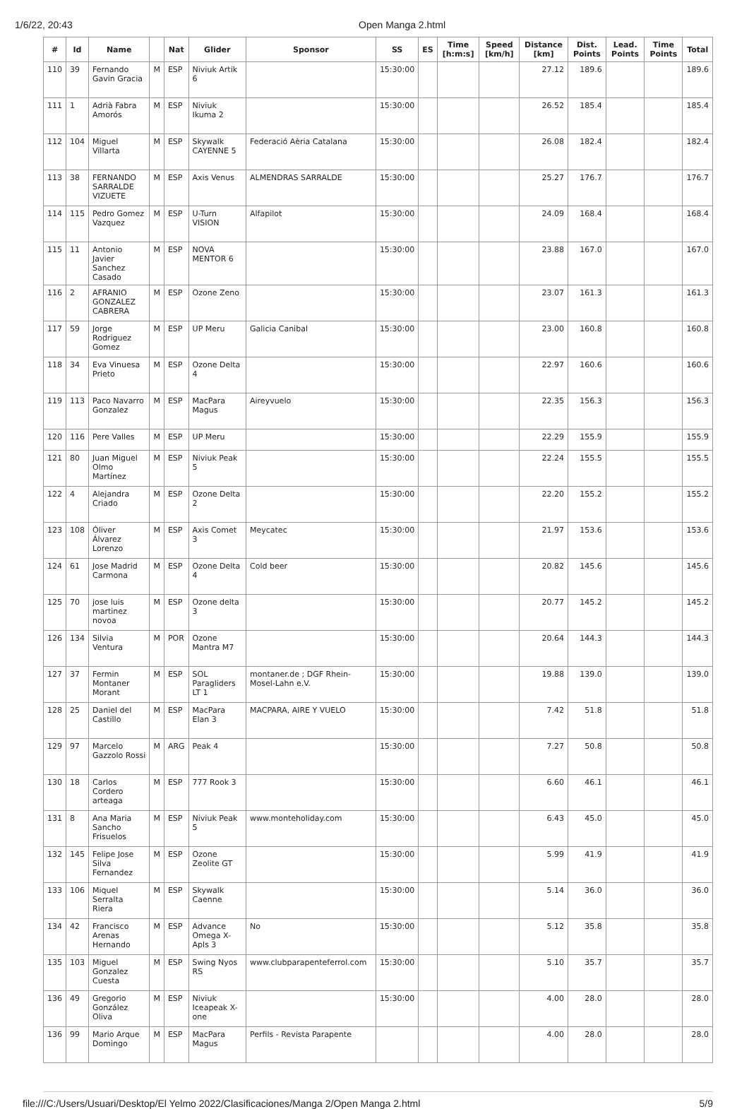1/6/22, 20:43 Open Manga 2.html
| # | Id | Name | | Nat | Glider | Sponsor | SS | ES | Time [h:m:s] | Speed [km/h] | Distance [km] | Dist. Points | Lead. Points | Time Points | Total |
| --- | --- | --- | --- | --- | --- | --- | --- | --- | --- | --- | --- | --- | --- | --- | --- |
| 110 | 39 | Fernando Gavin Gracia | M | ESP | Niviuk Artik 6 | | 15:30:00 | | | | 27.12 | 189.6 | | | 189.6 |
| 111 | 1 | Adrià Fabra Amorós | M | ESP | Niviuk Ikuma 2 | | 15:30:00 | | | | 26.52 | 185.4 | | | 185.4 |
| 112 | 104 | Miguel Villarta | M | ESP | Skywalk CAYENNE 5 | Federació Aèria Catalana | 15:30:00 | | | | 26.08 | 182.4 | | | 182.4 |
| 113 | 38 | FERNANDO SARRALDE VIZUETE | M | ESP | Axis Venus | ALMENDRAS SARRALDE | 15:30:00 | | | | 25.27 | 176.7 | | | 176.7 |
| 114 | 115 | Pedro Gomez Vazquez | M | ESP | U-Turn VISION | Alfapilot | 15:30:00 | | | | 24.09 | 168.4 | | | 168.4 |
| 115 | 11 | Antonio Javier Sanchez Casado | M | ESP | NOVA MENTOR 6 | | 15:30:00 | | | | 23.88 | 167.0 | | | 167.0 |
| 116 | 2 | AFRANIO GONZALEZ CABRERA | M | ESP | Ozone Zeno | | 15:30:00 | | | | 23.07 | 161.3 | | | 161.3 |
| 117 | 59 | Jorge Rodriguez Gomez | M | ESP | UP Meru | Galicia Canibal | 15:30:00 | | | | 23.00 | 160.8 | | | 160.8 |
| 118 | 34 | Eva Vinuesa Prieto | M | ESP | Ozone Delta 4 | | 15:30:00 | | | | 22.97 | 160.6 | | | 160.6 |
| 119 | 113 | Paco Navarro Gonzalez | M | ESP | MacPara Magus | Aireyvuelo | 15:30:00 | | | | 22.35 | 156.3 | | | 156.3 |
| 120 | 116 | Pere Valles | M | ESP | UP Meru | | 15:30:00 | | | | 22.29 | 155.9 | | | 155.9 |
| 121 | 80 | Juan Miguel Olmo Martínez | M | ESP | Niviuk Peak 5 | | 15:30:00 | | | | 22.24 | 155.5 | | | 155.5 |
| 122 | 4 | Alejandra Criado | M | ESP | Ozone Delta 2 | | 15:30:00 | | | | 22.20 | 155.2 | | | 155.2 |
| 123 | 108 | Óliver Álvarez Lorenzo | M | ESP | Axis Comet 3 | Meycatec | 15:30:00 | | | | 21.97 | 153.6 | | | 153.6 |
| 124 | 61 | Jose Madrid Carmona | M | ESP | Ozone Delta 4 | Cold beer | 15:30:00 | | | | 20.82 | 145.6 | | | 145.6 |
| 125 | 70 | jose luis martinez novoa | M | ESP | Ozone delta 3 | | 15:30:00 | | | | 20.77 | 145.2 | | | 145.2 |
| 126 | 134 | Silvia Ventura | M | POR | Ozone Mantra M7 | | 15:30:00 | | | | 20.64 | 144.3 | | | 144.3 |
| 127 | 37 | Fermin Montaner Morant | M | ESP | SOL Paragliders LT 1 | montaner.de ; DGF Rhein-Mosel-Lahn e.V. | 15:30:00 | | | | 19.88 | 139.0 | | | 139.0 |
| 128 | 25 | Daniel del Castillo | M | ESP | MacPara Elan 3 | MACPARA, AIRE Y VUELO | 15:30:00 | | | | 7.42 | 51.8 | | | 51.8 |
| 129 | 97 | Marcelo Gazzolo Rossi | M | ARG | Peak 4 | | 15:30:00 | | | | 7.27 | 50.8 | | | 50.8 |
| 130 | 18 | Carlos Cordero arteaga | M | ESP | 777 Rook 3 | | 15:30:00 | | | | 6.60 | 46.1 | | | 46.1 |
| 131 | 8 | Ana Maria Sancho Frisuelos | M | ESP | Niviuk Peak 5 | www.monteholiday.com | 15:30:00 | | | | 6.43 | 45.0 | | | 45.0 |
| 132 | 145 | Felipe Jose Silva Fernandez | M | ESP | Ozone Zeolite GT | | 15:30:00 | | | | 5.99 | 41.9 | | | 41.9 |
| 133 | 106 | Miquel Serralta Riera | M | ESP | Skywalk Caenne | | 15:30:00 | | | | 5.14 | 36.0 | | | 36.0 |
| 134 | 42 | Francisco Arenas Hernando | M | ESP | Advance Omega X-Apls 3 | No | 15:30:00 | | | | 5.12 | 35.8 | | | 35.8 |
| 135 | 103 | Miguel Gonzalez Cuesta | M | ESP | Swing Nyos RS | www.clubparapenteferrol.com | 15:30:00 | | | | 5.10 | 35.7 | | | 35.7 |
| 136 | 49 | Gregorio González Oliva | M | ESP | Niviuk Iceapeak X-one | | 15:30:00 | | | | 4.00 | 28.0 | | | 28.0 |
| 136 | 99 | Mario Arque Domingo | M | ESP | MacPara Magus | Perfils - Revista Parapente | | | | | 4.00 | 28.0 | | | 28.0 |
file:///C:/Users/Usuari/Desktop/El Yelmo 2022/Clasificaciones/Manga 2/Open Manga 2.html 5/9